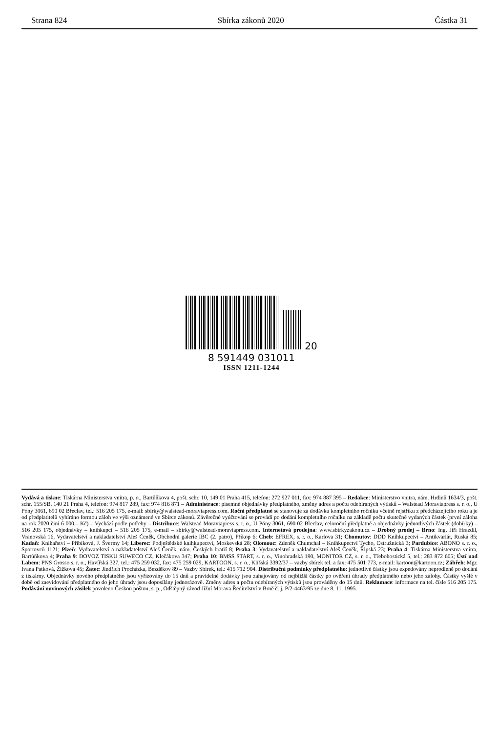Strana 824 Sbírka zákonů 2020 Částka 31
20
8 591449 031011
ISSN 1211-1244
Vydává a tiskne: Tiskárna Ministerstva vnitra, p. o., Bartůňkova 4, pošt. schr. 10, 149 01 Praha 415, telefon: 272 927 011, fax: 974 887 395 – Redakce: Ministerstvo vnitra, nám. Hrdinů 1634/3, pošt. schr. 155/SB, 140 21 Praha 4, telefon: 974 817 289, fax: 974 816 871 – Administrace: písemné objednávky předplatného, změny adres a počtu odebíraných výtisků – Walstead Moraviapress s. r. o., U Póny 3061, 690 02 Břeclav, tel.: 516 205 175, e-mail: sbirky@walstead-moraviapress.com. Roční předplatné se stanovuje za dodávku kompletního ročníku včetně rejstříku z předcházejícího roku a je od předplatitelů vybíráno formou záloh ve výši oznámené ve Sbírce zákonů. Závěrečné vyúčtování se provádí po dodání kompletního ročníku na základě počtu skutečně vydaných částek (první záloha na rok 2020 činí 6 000,– Kč) – Vychází podle potřeby – Distribuce: Walstead Moraviapress s. r. o., U Póny 3061, 690 02 Břeclav, celoroční předplatné a objednávky jednotlivých částek (dobírky) – 516 205 175, objednávky – knihkupci – 516 205 175, e-mail – sbirky@walstead-moraviapress.com. Internetová prodejna: www.sbirkyzakonu.cz – Drobný prodej – Brno: Ing. Jiří Hrazdil, Vranovská 16, Vydavatelství a nakladatelství Aleš Čeněk, Obchodní galerie IBC (2. patro), Příkop 6; Cheb: EFREX, s. r. o., Karlova 31; Chomutov: DDD Knihkupectví – Antikvariát, Ruská 85; Kadaň: Knihařství – Přibíková, J. Švermy 14; Liberec: Podještědské knihkupectví, Moskevská 28; Olomouc: Zdeněk Chumchal – Knihkupectví Tycho, Ostružnická 3; Pardubice: ABONO s. r. o., Sportovců 1121; Plzeň: Vydavatelství a nakladatelství Aleš Čeněk, nám. Českých bratří 8; Praha 3: Vydavatelství a nakladatelství Aleš Čeněk, Řipská 23; Praha 4: Tiskárna Ministerstva vnitra, Bartůňkova 4; Praha 9: DOVOZ TISKU SUWECO CZ, Klečákova 347; Praha 10: BMSS START, s. r. o., Vinohradská 190, MONITOR CZ, s. r. o., Třebohostická 5, tel.: 283 872 605; Ústí nad Labem: PNS Grosso s. r. o., Havířská 327, tel.: 475 259 032, fax: 475 259 029, KARTOON, s. r. o., Klíšská 3392/37 – vazby sbírek tel. a fax: 475 501 773, e-mail: kartoon@kartoon.cz; Zábřeh: Mgr. Ivana Patková, Žižkova 45; Žatec: Jindřich Procházka, Bezděkov 89 – Vazby Sbírek, tel.: 415 712 904. Distribuční podmínky předplatného: jednotlivé částky jsou expedovány neprodleně po dodání z tiskárny. Objednávky nového předplatného jsou vyřizovány do 15 dnů a pravidelné dodávky jsou zahajovány od nejbližší částky po ověření úhrady předplatného nebo jeho zálohy. Částky vyšlé v době od zaevidování předplatného do jeho úhrady jsou doposílány jednorázově. Změny adres a počtu odebíraných výtisků jsou prováděny do 15 dnů. Reklamace: informace na tel. čísle 516 205 175. Podávání novinových zásilek povoleno Českou poštou, s. p., Odštěpný závod Jižní Morava Ředitelství v Brně č. j. P/2-4463/95 ze dne 8. 11. 1995.